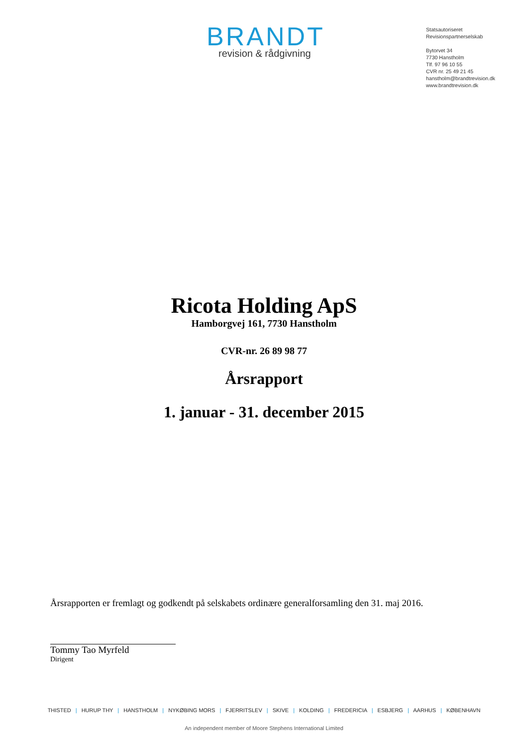BRANDT
revision & rådgivning
Statsautoriseret
Revisionspartnerselskab
Bytorvet 34
7730 Hanstholm
Tlf. 97 96 10 55
CVR nr. 25 49 21 45
hanstholm@brandtrevision.dk
www.brandtrevision.dk
Ricota Holding ApS
Hamborgvej 161, 7730 Hanstholm
CVR-nr. 26 89 98 77
Årsrapport
1. januar - 31. december 2015
Årsrapporten er fremlagt og godkendt på selskabets ordinære generalforsamling den 31. maj 2016.
Tommy Tao Myrfeld
Dirigent
THISTED | HURUP THY | HANSTHOLM | NYKØBING MORS | FJERRITSLEV | SKIVE | KOLDING | FREDERICIA | ESBJERG | AARHUS | KØBENHAVN
An independent member of Moore Stephens International Limited